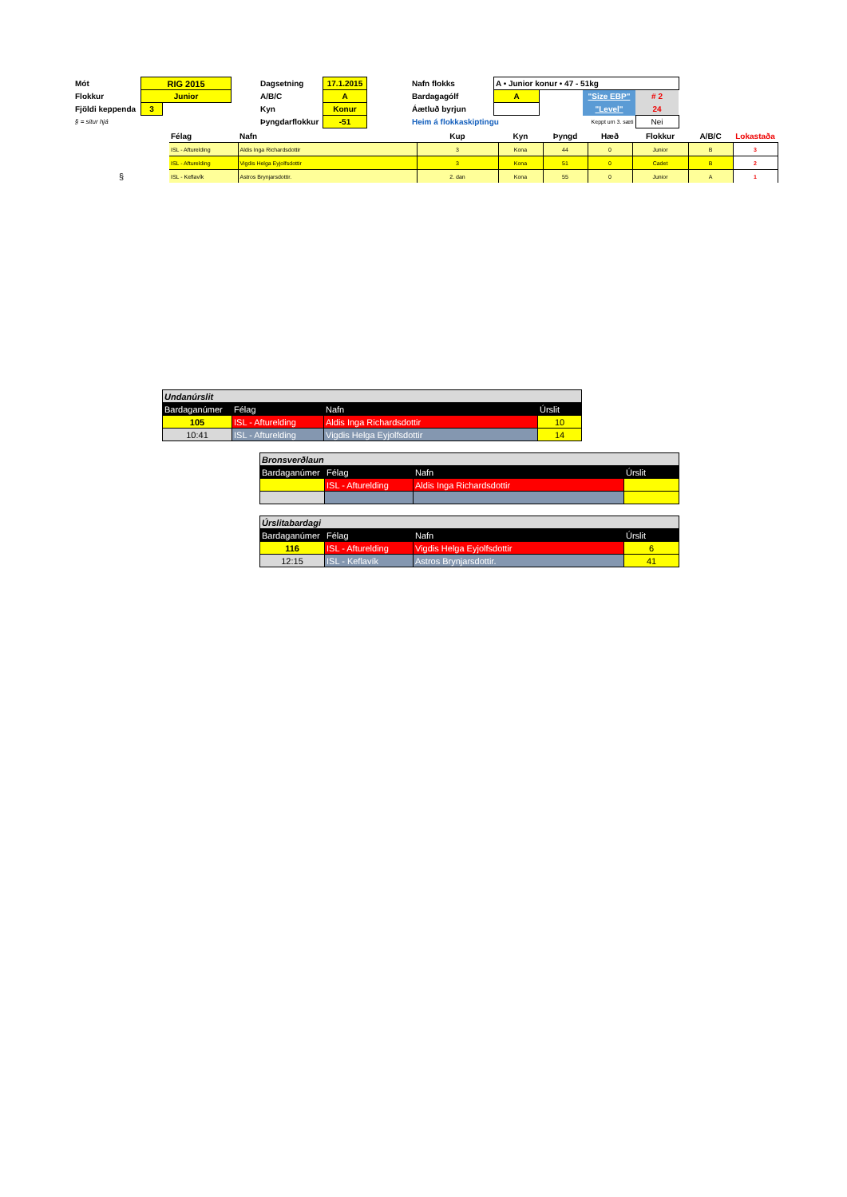| Mót | RIG 2015 | | | Dagsetning | 17.1.2015 | | Nafn flokks | A • Junior konur • 47 - 51kg | | | |
| Flokkur | Junior | | | A/B/C | A | | Bardagagólf | A | | "Size EBP" | # 2 |
| Fjöldi keppenda | 3 | | | Kyn | Konur | | Áætluð byrjun | | | "Level" | 24 |
| § = situr hjá | | | | Þyngdarflokkur | -51 | | Heim á flokkaskiptingu | | Keppt um 3. sæti | | Nei |
| | Félag | Nafn | Kup | Kyn | Þyngd | Hæð | Flokkur | A/B/C | Lokastaða |
| | ISL - Afturelding | Aldis Inga Richardsdottir | 3 | Kona | 44 | 0 | Junior | B | 3 |
| | ISL - Afturelding | Vigdis Helga Eyjolfsdottir | 3 | Kona | 51 | 0 | Cadet | B | 2 |
| § | ISL - Keflavík | Astros Brynjarsdottir. | 2. dan | Kona | 55 | 0 | Junior | A | 1 |
| Undanúrslit | | | |
| Bardaganúmer | Félag | Nafn | Úrslit |
| 105 | ISL - Afturelding | Aldis Inga Richardsdottir | 10 |
| 10:41 | ISL - Afturelding | Vigdis Helga Eyjolfsdottir | 14 |
| Bronsverðlaun | | | |
| Bardaganúmer | Félag | Nafn | Úrslit |
| | ISL - Afturelding | Aldis Inga Richardsdottir | |
| Úrslitabardagi | | | |
| Bardaganúmer | Félag | Nafn | Úrslit |
| 116 | ISL - Afturelding | Vigdis Helga Eyjolfsdottir | 6 |
| 12:15 | ISL - Keflavík | Astros Brynjarsdottir. | 41 |